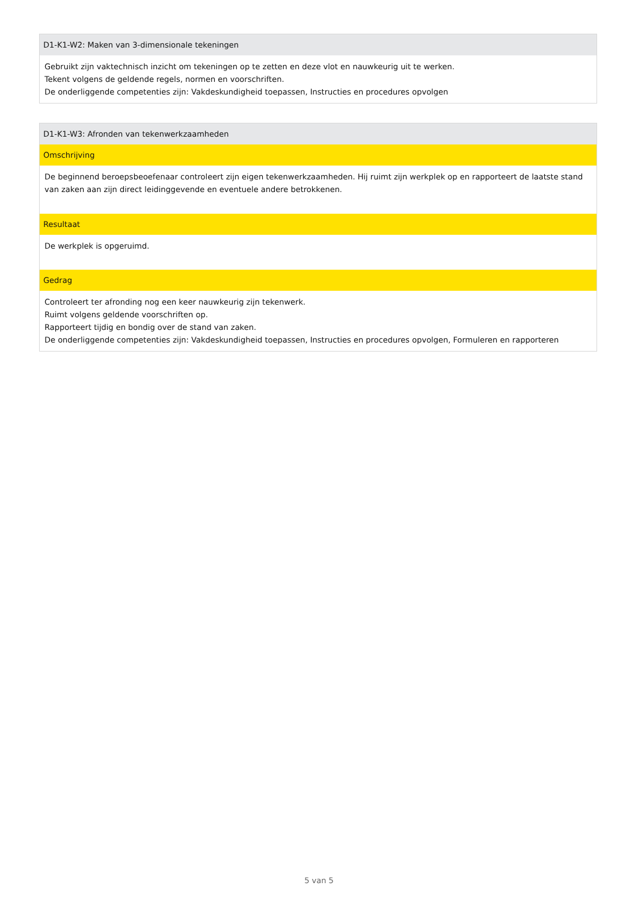| D1-K1-W2: Maken van 3-dimensionale tekeningen |
| Gebruikt zijn vaktechnisch inzicht om tekeningen op te zetten en deze vlot en nauwkeurig uit te werken. Tekent volgens de geldende regels, normen en voorschriften. De onderliggende competenties zijn: Vakdeskundigheid toepassen, Instructies en procedures opvolgen |
| D1-K1-W3: Afronden van tekenwerkzaamheden |
| Omschrijving |
| De beginnend beroepsbeoefenaar controleert zijn eigen tekenwerkzaamheden. Hij ruimt zijn werkplek op en rapporteert de laatste stand van zaken aan zijn direct leidinggevende en eventuele andere betrokkenen. |
| Resultaat |
| De werkplek is opgeruimd. |
| Gedrag |
| Controleert ter afronding nog een keer nauwkeurig zijn tekenwerk. Ruimt volgens geldende voorschriften op. Rapporteert tijdig en bondig over de stand van zaken. De onderliggende competenties zijn: Vakdeskundigheid toepassen, Instructies en procedures opvolgen, Formuleren en rapporteren |
5 van 5